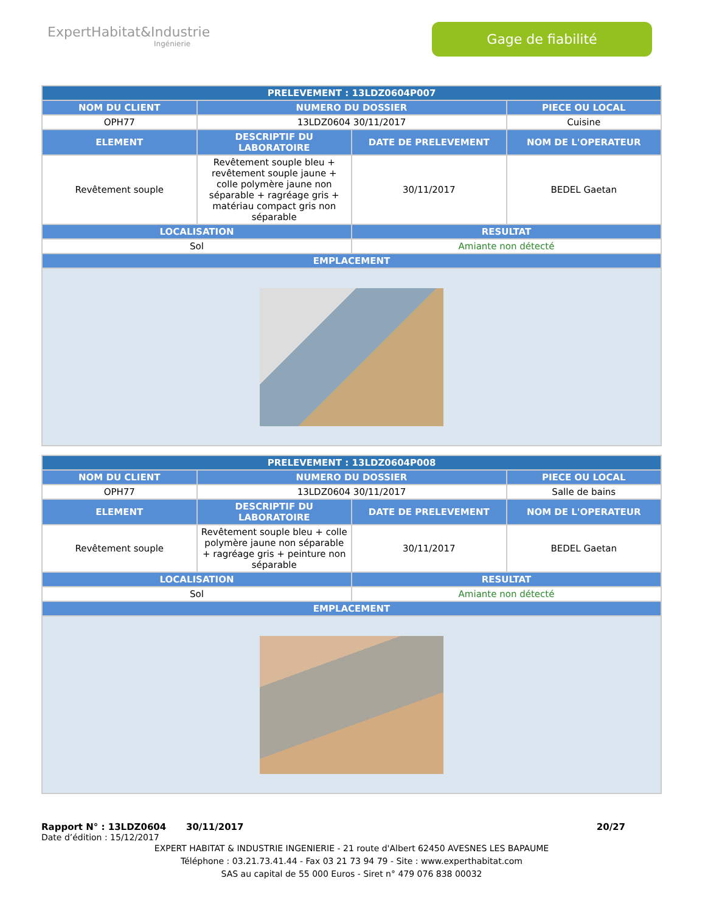ExpertHabitat&Industrie
Ingénierie
Gage de fiabilité
| PRELEVEMENT : 13LDZ0604P007 | | | |
| --- | --- | --- | --- |
| NOM DU CLIENT | NUMERO DU DOSSIER | | PIECE OU LOCAL |
| OPH77 | 13LDZ0604 30/11/2017 | | Cuisine |
| ELEMENT | DESCRIPTIF DU LABORATOIRE | DATE DE PRELEVEMENT | NOM DE L'OPERATEUR |
| Revêtement souple | Revêtement souple bleu + revêtement souple jaune + colle polymère jaune non séparable + ragréage gris + matériau compact gris non séparable | 30/11/2017 | BEDEL Gaetan |
| LOCALISATION | | RESULTAT | |
| Sol | | Amiante non détecté | |
| EMPLACEMENT | | | |
| PRELEVEMENT : 13LDZ0604P008 | | | |
| --- | --- | --- | --- |
| NOM DU CLIENT | NUMERO DU DOSSIER | | PIECE OU LOCAL |
| OPH77 | 13LDZ0604 30/11/2017 | | Salle de bains |
| ELEMENT | DESCRIPTIF DU LABORATOIRE | DATE DE PRELEVEMENT | NOM DE L'OPERATEUR |
| Revêtement souple | Revêtement souple bleu + colle polymère jaune non séparable + ragréage gris + peinture non séparable | 30/11/2017 | BEDEL Gaetan |
| LOCALISATION | | RESULTAT | |
| Sol | | Amiante non détecté | |
| EMPLACEMENT | | | |
Rapport N° : 13LDZ0604 30/11/2017 20/27
Date d’édition : 15/12/2017
EXPERT HABITAT & INDUSTRIE INGENIERIE - 21 route d'Albert 62450 AVESNES LES BAPAUME
Téléphone : 03.21.73.41.44 - Fax 03 21 73 94 79 - Site : www.experthabitat.com
SAS au capital de 55 000 Euros - Siret n° 479 076 838 00032